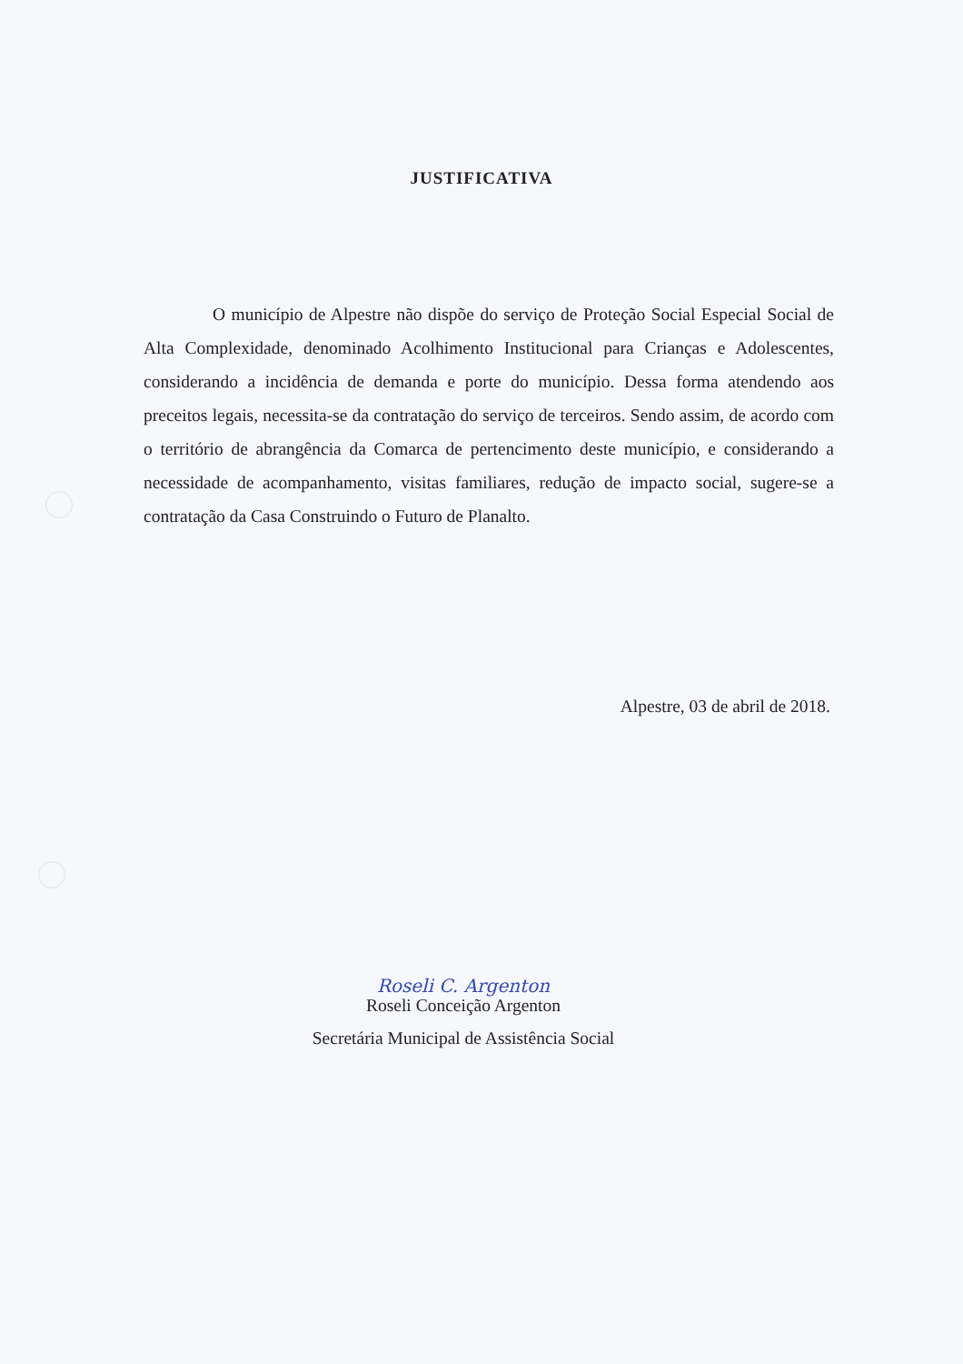JUSTIFICATIVA
O município de Alpestre não dispõe do serviço de Proteção Social Especial Social de Alta Complexidade, denominado Acolhimento Institucional para Crianças e Adolescentes, considerando a incidência de demanda e porte do município. Dessa forma atendendo aos preceitos legais, necessita-se da contratação do serviço de terceiros. Sendo assim, de acordo com o território de abrangência da Comarca de pertencimento deste município, e considerando a necessidade de acompanhamento, visitas familiares, redução de impacto social, sugere-se a contratação da Casa Construindo o Futuro de Planalto.
Alpestre, 03 de abril de 2018.
Roseli C. Argenton
Roseli Conceição Argenton
Secretária Municipal de Assistência Social